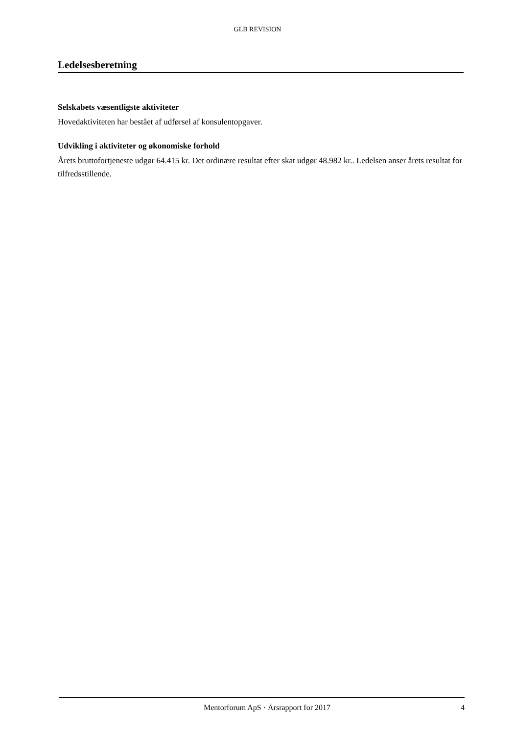GLB REVISION
Ledelsesberetning
Selskabets væsentligste aktiviteter
Hovedaktiviteten har bestået af udførsel af konsulentopgaver.
Udvikling i aktiviteter og økonomiske forhold
Årets bruttofortjeneste udgør 64.415 kr. Det ordinære resultat efter skat udgør 48.982 kr.. Ledelsen anser årets resultat for tilfredsstillende.
Mentorforum ApS · Årsrapport for 2017 4